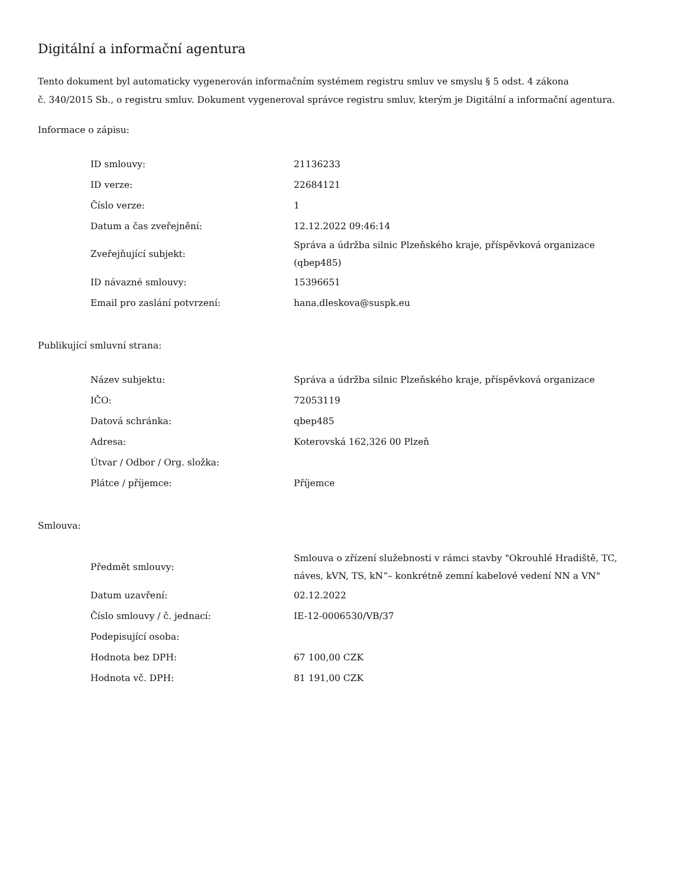Digitální a informační agentura
Tento dokument byl automaticky vygenerován informačním systémem registru smluv ve smyslu § 5 odst. 4 zákona
č. 340/2015 Sb., o registru smluv. Dokument vygeneroval správce registru smluv, kterým je Digitální a informační agentura.
Informace o zápisu:
| ID smlouvy: | 21136233 |
| ID verze: | 22684121 |
| Číslo verze: | 1 |
| Datum a čas zveřejnění: | 12.12.2022 09:46:14 |
| Zveřejňující subjekt: | Správa a údržba silnic Plzeňského kraje, příspěvková organizace (qbep485) |
| ID návazné smlouvy: | 15396651 |
| Email pro zaslání potvrzení: | hana.dleskova@suspk.eu |
Publikující smluvní strana:
| Název subjektu: | Správa a údržba silnic Plzeňského kraje, příspěvková organizace |
| IČO: | 72053119 |
| Datová schránka: | qbep485 |
| Adresa: | Koterovská 162,326 00 Plzeň |
| Útvar / Odbor / Org. složka: | |
| Plátce / příjemce: | Příjemce |
Smlouva:
| Předmět smlouvy: | Smlouva o zřízení služebnosti v rámci stavby "Okrouhlé Hradiště, TC, náves, kVN, TS, kN“– konkrétně zemní kabelové vedení NN a VN" |
| Datum uzavření: | 02.12.2022 |
| Číslo smlouvy / č. jednací: | IE-12-0006530/VB/37 |
| Podepisující osoba: | |
| Hodnota bez DPH: | 67 100,00 CZK |
| Hodnota vč. DPH: | 81 191,00 CZK |